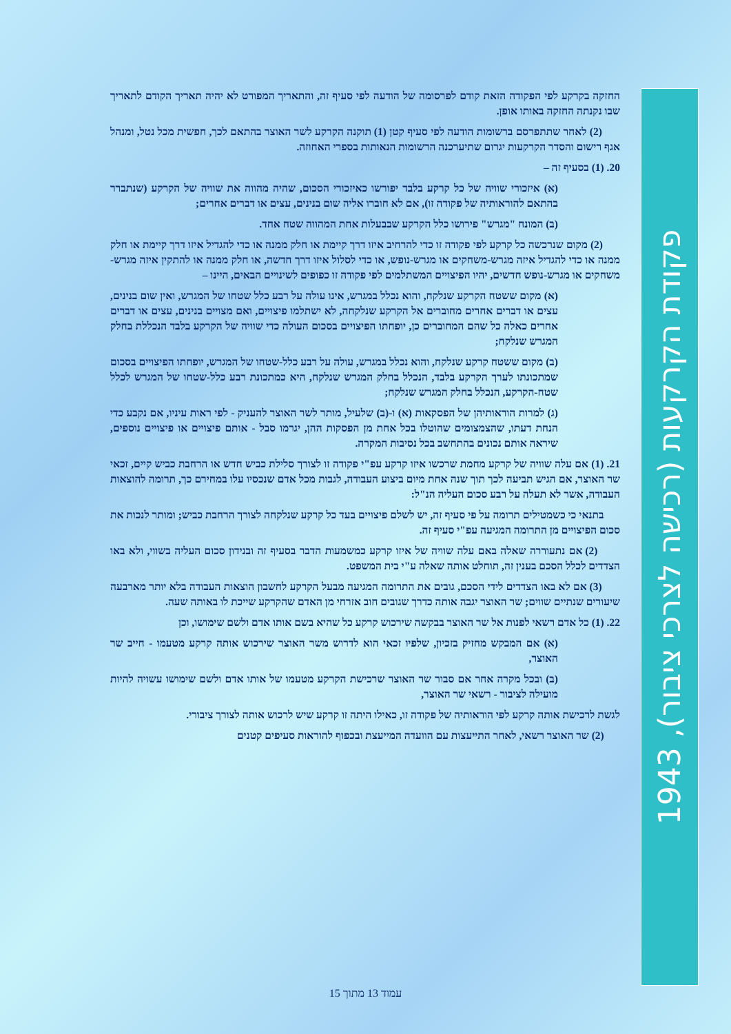החזקה בקרקע לפי הפקודה הזאת קודם לפרסומה של הודעה לפי סעיף זה, והתאריך המפורט לא יהיה תאריך הקודם לתאריך שבו נקנתה החזקה באותו אופן.
(2) לאחר שתתפרסם ברשומות הודעה לפי סעיף קטן (1) תוקנה הקרקע לשר האוצר בהתאם לכך, חפשית מכל נטל, ומנהל אגף רישום והסדר הקרקעות יגרום שתיערכנה הרשומות הנאותות בספרי האחוזה.
20. (1) בסעיף זה –
(א) איזכורי שוויה של כל קרקע בלבד יפורשו כאיזכורי הסכום, שהיה מהווה את שוויה של הקרקע (שנתברר בהתאם להוראותיה של פקודה זו), אם לא חוברו אליה שום בנינים, עצים או דברים אחרים;
(ב) המונח "מגרש" פירושו כלל הקרקע שבבעלות אחת המהווה שטח אחד.
(2) מקום שנרכשה כל קרקע לפי פקודה זו כדי להרחיב איזו דרך קיימת או חלק ממנה או כדי להגדיל איזו דרך קיימת או חלק ממנה או כדי להגדיל איזה מגרש-משחקים או מגרש-נופש, או כדי לסלול איזו דרך חדשה, או חלק ממנה או להתקין איזה מגרש-משחקים או מגרש-נופש חדשים, יהיו הפיצויים המשתלמים לפי פקודה זו כפופים לשינויים הבאים, היינו –
(א) מקום ששטח הקרקע שנלקח, והוא נכלל במגרש, אינו עולה על רבע כלל שטחו של המגרש, ואין שום בנינים, עצים או דברים אחרים מחוברים אל הקרקע שנלקחה, לא ישתלמו פיצויים, ואם מצויים בנינים, עצים או דברים אחרים כאלה כל שהם המחוברים כן, יופחתו הפיצויים בסכום העולה כדי שוויה של הקרקע בלבד הנכללת בחלק המגרש שנלקח;
(ב) מקום ששטח קרקע שנלקח, והוא נכלל במגרש, עולה על רבע כלל-שטחו של המגרש, יופחתו הפיצויים בסכום שמתכונתו לערך הקרקע בלבד, הנכלל בחלק המגרש שנלקח, היא כמתכונת רבע כלל-שטחו של המגרש לכלל שטח-הקרקע, הנכלל בחלק המגרש שנלקח;
(ג) למרות הוראותיהן של הפסקאות (א) ו-(ב) שלעיל, מותר לשר האוצר להעניק - לפי ראות עיניו, אם נקבע כדי הנחת דעתו, שהצמצומים שהוטלו בכל אחת מן הפסקות ההן, יגרמו סבל - אותם פיצויים או פיצויים נוספים, שיראה אותם נכונים בהתחשב בכל נסיבות המקרה.
21. (1) אם עלה שוויה של קרקע מחמת שרכשו איזו קרקע עפ"י פקודה זו לצורך סלילת כביש חדש או הרחבת כביש קיים, זכאי שר האוצר, אם הגיש תביעה לכך תוך שנה אחת מיום ביצוע העבודה, לגבות מכל אדם שנכסיו עלו במחירם כך, תרומה להוצאות העבודה, אשר לא תעלה על רבע סכום העליה הנ"ל:
בתנאי כי כשמטילים תרומה על פי סעיף זה, יש לשלם פיצויים בעד כל קרקע שנלקחה לצורך הרחבת כביש; ומותר לנכות את סכום הפיצויים מן התרומה המגיעה עפ"י סעיף זה.
(2) אם נתעוררה שאלה באם עלה שוויה של איזו קרקע כמשמעות הדבר בסעיף זה ובנידון סכום העליה בשווי, ולא באו הצדדים לכלל הסכם בענין זה, תוחלט אותה שאלה ע"י בית המשפט.
(3) אם לא באו הצדדים לידי הסכם, גובים את התרומה המגיעה מבעל הקרקע לחשבון הוצאות העבודה בלא יותר מארבעה שיעורים שנתיים שווים; שר האוצר יגבה אותה כדרך שגובים חוב אזרחי מן האדם שהקרקע שייכת לו באותה שעה.
22. (1) כל אדם רשאי לפנות אל שר האוצר בבקשה שירכוש קרקע כל שהיא בשם אותו אדם ולשם שימושו, וכן
(א) אם המבקש מחזיק בזכיון, שלפיו זכאי הוא לדרוש משר האוצר שירכוש אותה קרקע מטעמו - חייב שר האוצר,
(ב) ובכל מקרה אחר אם סבור שר האוצר שרכישת הקרקע מטעמו של אותו אדם ולשם שימושו עשויה להיות מועילה לציבור - רשאי שר האוצר,
לגשת לרכישת אותה קרקע לפי הוראותיה של פקודה זו, כאילו היתה זו קרקע שיש לרכוש אותה לצורך ציבורי.
(2) שר האוצר רשאי, לאחר התייעצות עם הוועדה המייעצת ובכפוף להוראות סעיפים קטנים
פקודת הקרקעות (רכישה לצרכי ציבור), 1943
עמוד 13 מתוך 15